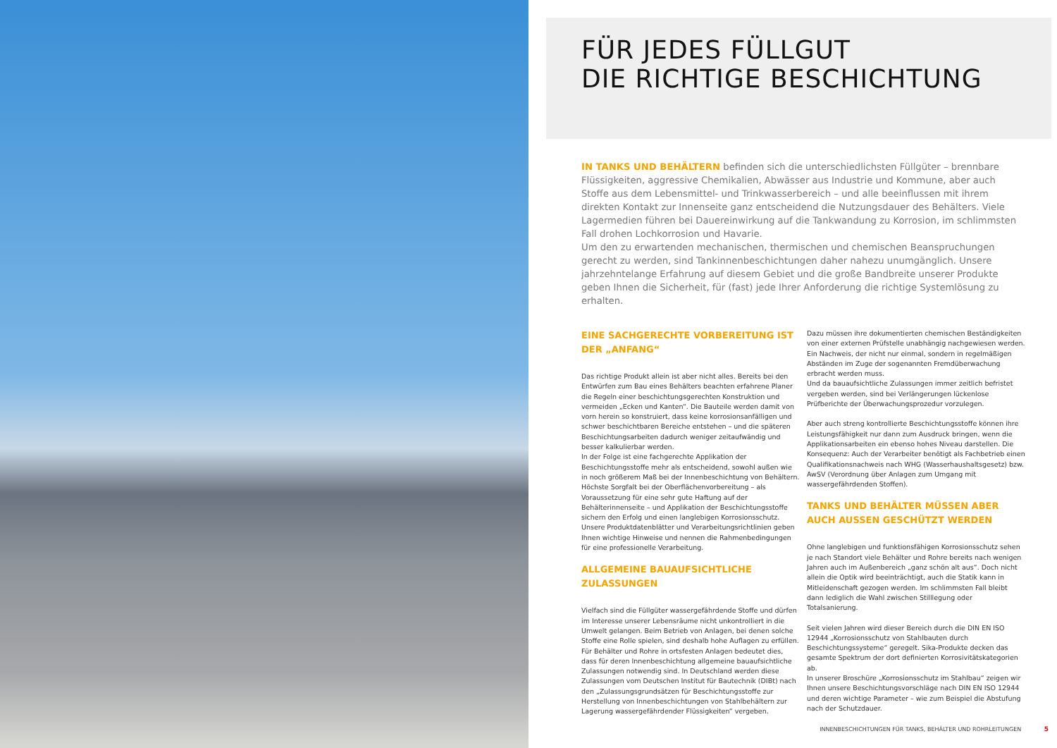FÜR JEDES FÜLLGUT
DIE RICHTIGE BESCHICHTUNG
IN TANKS UND BEHÄLTERN befinden sich die unterschiedlichsten Füllgüter – brennbare Flüssigkeiten, aggressive Chemikalien, Abwässer aus Industrie und Kommune, aber auch Stoffe aus dem Lebensmittel- und Trinkwasserbereich – und alle beeinflussen mit ihrem direkten Kontakt zur Innenseite ganz entscheidend die Nutzungsdauer des Behälters. Viele Lagermedien führen bei Dauereinwirkung auf die Tankwandung zu Korrosion, im schlimmsten Fall drohen Lochkorrosion und Havarie.
Um den zu erwartenden mechanischen, thermischen und chemischen Beanspruchungen gerecht zu werden, sind Tankinnenbeschichtungen daher nahezu unumgänglich. Unsere jahrzehntelange Erfahrung auf diesem Gebiet und die große Bandbreite unserer Produkte geben Ihnen die Sicherheit, für (fast) jede Ihrer Anforderung die richtige Systemlösung zu erhalten.
EINE SACHGERECHTE VORBEREITUNG IST DER „ANFANG“
Das richtige Produkt allein ist aber nicht alles. Bereits bei den Entwürfen zum Bau eines Behälters beachten erfahrene Planer die Regeln einer beschichtungsgerechten Konstruktion und vermeiden „Ecken und Kanten“. Die Bauteile werden damit von vorn herein so konstruiert, dass keine korrosionsanfälligen und schwer beschichtbaren Bereiche entstehen – und die späteren Beschichtungsarbeiten dadurch weniger zeitaufwändig und besser kalkulierbar werden.
In der Folge ist eine fachgerechte Applikation der Beschichtungsstoffe mehr als entscheidend, sowohl außen wie in noch größerem Maß bei der Innenbeschichtung von Behältern. Höchste Sorgfalt bei der Oberflächenvorbereitung – als Voraussetzung für eine sehr gute Haftung auf der Behälterinnenseite – und Applikation der Beschichtungsstoffe sichern den Erfolg und einen langlebigen Korrosionsschutz. Unsere Produktdatenblätter und Verarbeitungsrichtlinien geben Ihnen wichtige Hinweise und nennen die Rahmenbedingungen für eine professionelle Verarbeitung.
ALLGEMEINE BAUAUFSICHTLICHE ZULASSUNGEN
Vielfach sind die Füllgüter wassergefährdende Stoffe und dürfen im Interesse unserer Lebensräume nicht unkontrolliert in die Umwelt gelangen. Beim Betrieb von Anlagen, bei denen solche Stoffe eine Rolle spielen, sind deshalb hohe Auflagen zu erfüllen. Für Behälter und Rohre in ortsfesten Anlagen bedeutet dies, dass für deren Innenbeschichtung allgemeine bauaufsichtliche Zulassungen notwendig sind. In Deutschland werden diese Zulassungen vom Deutschen Institut für Bautechnik (DIBt) nach den „Zulassungsgrundsätzen für Beschichtungsstoffe zur Herstellung von Innenbeschichtungen von Stahlbehältern zur Lagerung wassergefährdender Flüssigkeiten“ vergeben.
Dazu müssen ihre dokumentierten chemischen Beständigkeiten von einer externen Prüfstelle unabhängig nachgewiesen werden. Ein Nachweis, der nicht nur einmal, sondern in regelmäßigen Abständen im Zuge der sogenannten Fremdüberwachung erbracht werden muss.
Und da bauaufsichtliche Zulassungen immer zeitlich befristet vergeben werden, sind bei Verlängerungen lückenlose Prüfberichte der Überwachungsprozedur vorzulegen.
Aber auch streng kontrollierte Beschichtungsstoffe können ihre Leistungsfähigkeit nur dann zum Ausdruck bringen, wenn die Applikationsarbeiten ein ebenso hohes Niveau darstellen. Die Konsequenz: Auch der Verarbeiter benötigt als Fachbetrieb einen Qualifikationsnachweis nach WHG (Wasserhaushaltsgesetz) bzw. AwSV (Verordnung über Anlagen zum Umgang mit wassergefährdenden Stoffen).
TANKS UND BEHÄLTER MÜSSEN ABER AUCH AUSSEN GESCHÜTZT WERDEN
Ohne langlebigen und funktionsfähigen Korrosionsschutz sehen je nach Standort viele Behälter und Rohre bereits nach wenigen Jahren auch im Außenbereich „ganz schön alt aus“. Doch nicht allein die Optik wird beeinträchtigt, auch die Statik kann in Mitleidenschaft gezogen werden. Im schlimmsten Fall bleibt dann lediglich die Wahl zwischen Stilllegung oder Totalsanierung.
Seit vielen Jahren wird dieser Bereich durch die DIN EN ISO 12944 „Korrosionsschutz von Stahlbauten durch Beschichtungssysteme“ geregelt. Sika-Produkte decken das gesamte Spektrum der dort definierten Korrosivitätskategorien ab.
In unserer Broschüre „Korrosionsschutz im Stahlbau“ zeigen wir Ihnen unsere Beschichtungsvorschläge nach DIN EN ISO 12944 und deren wichtige Parameter – wie zum Beispiel die Abstufung nach der Schutzdauer.
INNENBESCHICHTUNGEN FÜR TANKS, BEHÄLTER UND ROHRLEITUNGEN 5